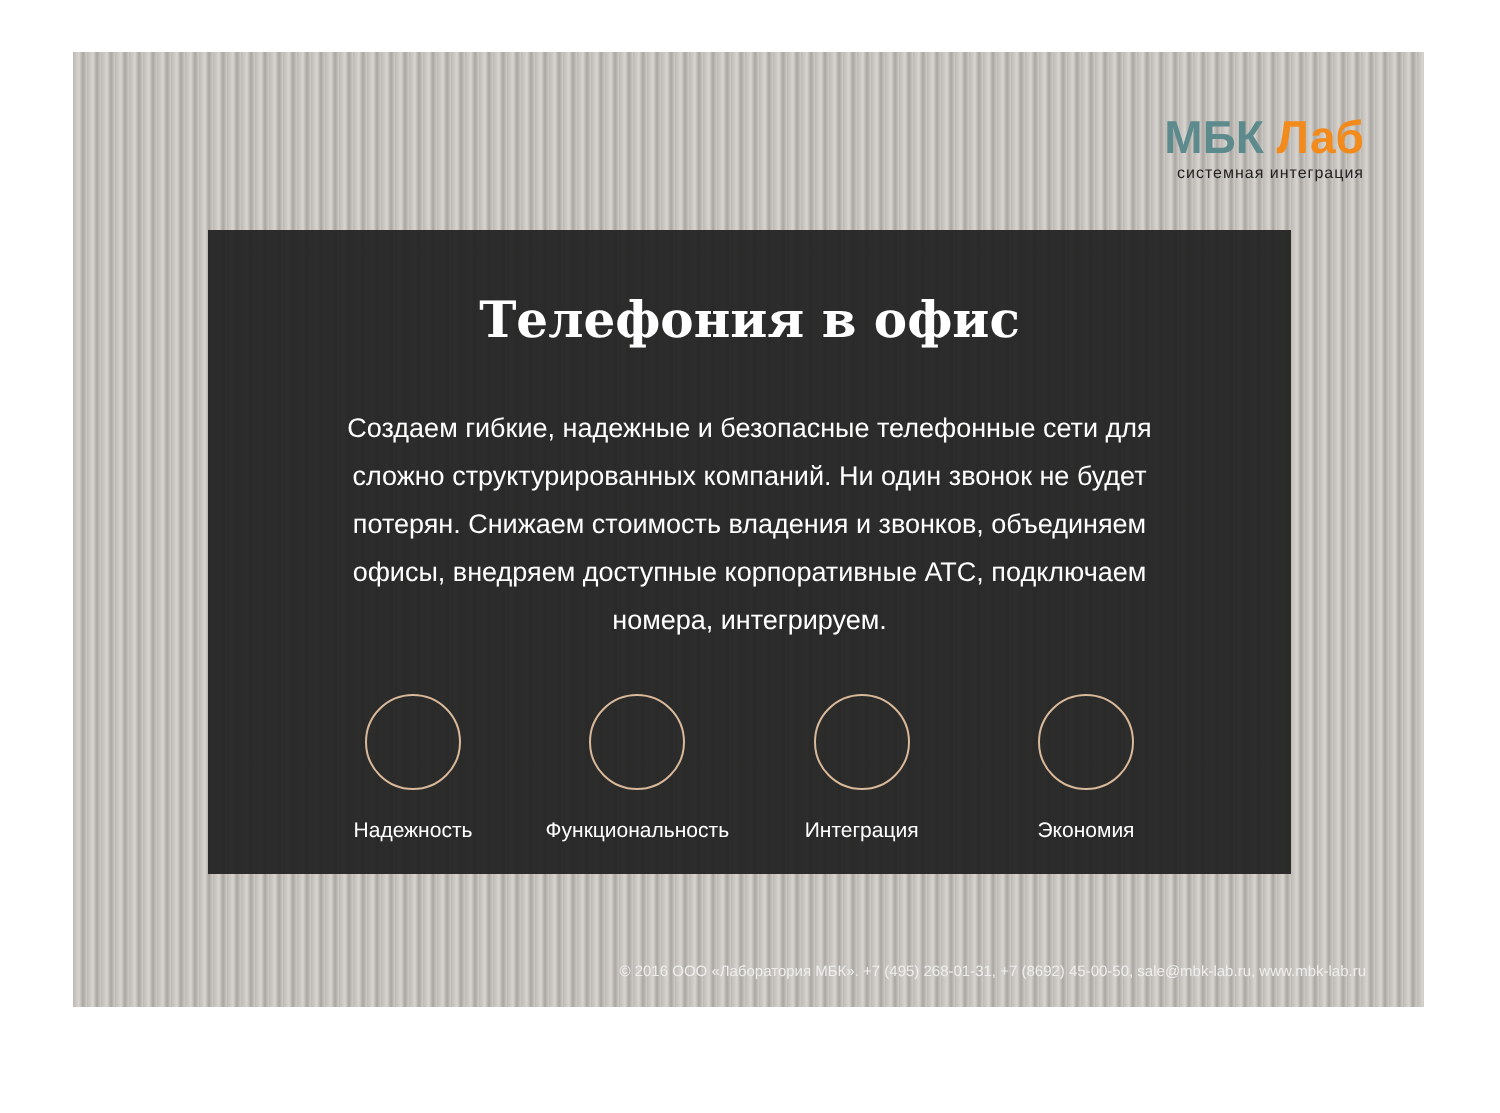МБК Лаб
системная интеграция
Телефония в офис
Создаем гибкие, надежные и безопасные телефонные сети для сложно структурированных компаний. Ни один звонок не будет потерян. Снижаем стоимость владения и звонков, объединяем офисы, внедряем доступные корпоративные АТС, подключаем номера, интегрируем.
Надежность Функциональность Интеграция Экономия
© 2016 ООО «Лаборатория МБК». +7 (495) 268-01-31, +7 (8692) 45-00-50, sale@mbk-lab.ru, www.mbk-lab.ru